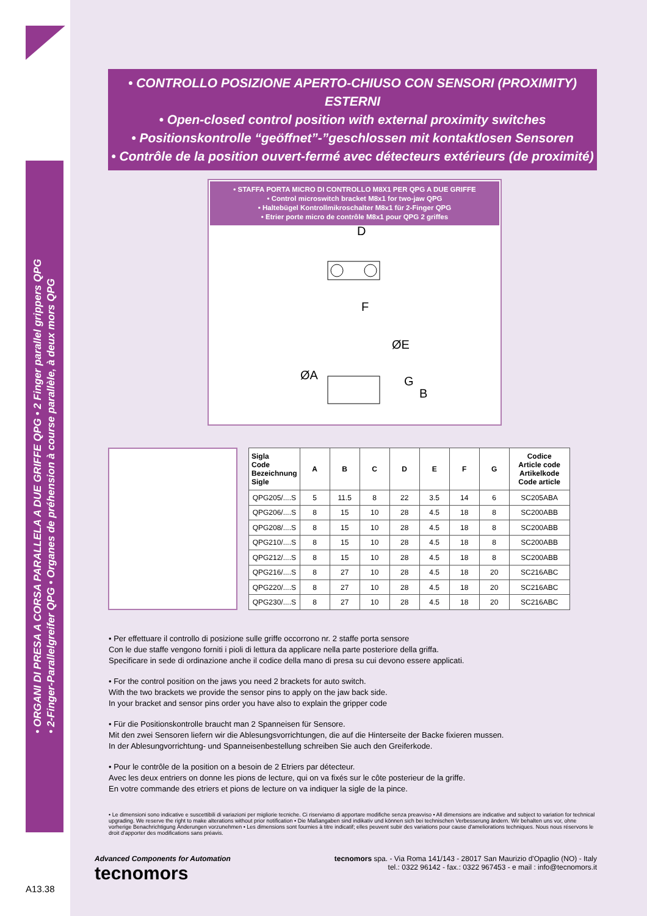• ORGANI DI PRESA A CORSA PARALLELA A DUE GRIFFE QPG • 2 Finger parallel grippers QPG
• 2-Finger-Parallelgreifer QPG • Organes de préhension à course parallèle, à deux mors QPG
• CONTROLLO POSIZIONE APERTO-CHIUSO CON SENSORI (PROXIMITY) ESTERNI
• Open-closed control position with external proximity switches
• Positionskontrolle “geöffnet”-”geschlossen mit kontaktlosen Sensoren
• Contrôle de la position ouvert-fermé avec détecteurs extérieurs (de proximité)
• STAFFA PORTA MICRO DI CONTROLLO M8X1 PER QPG A DUE GRIFFE
• Control microswitch bracket M8x1 for two-jaw QPG
• Haltebügel Kontrollmikroschalter M8x1 für 2-Finger QPG
• Etrier porte micro de contrôle M8x1 pour QPG 2 griffes
D
F
ØE
ØA
G
B
| Sigla Code Bezeichnung Sigle | A | B | C | D | E | F | G | Codice Article code Artikelkode Code article |
| --- | --- | --- | --- | --- | --- | --- | --- | --- |
| QPG205/....S | 5 | 11.5 | 8 | 22 | 3.5 | 14 | 6 | SC205ABA |
| QPG206/....S | 8 | 15 | 10 | 28 | 4.5 | 18 | 8 | SC200ABB |
| QPG208/....S | 8 | 15 | 10 | 28 | 4.5 | 18 | 8 | SC200ABB |
| QPG210/....S | 8 | 15 | 10 | 28 | 4.5 | 18 | 8 | SC200ABB |
| QPG212/....S | 8 | 15 | 10 | 28 | 4.5 | 18 | 8 | SC200ABB |
| QPG216/....S | 8 | 27 | 10 | 28 | 4.5 | 18 | 20 | SC216ABC |
| QPG220/....S | 8 | 27 | 10 | 28 | 4.5 | 18 | 20 | SC216ABC |
| QPG230/....S | 8 | 27 | 10 | 28 | 4.5 | 18 | 20 | SC216ABC |
• Per effettuare il controllo di posizione sulle griffe occorrono nr. 2 staffe porta sensore
Con le due staffe vengono forniti i pioli di lettura da applicare nella parte posteriore della griffa.
Specificare in sede di ordinazione anche il codice della mano di presa su cui devono essere applicati.
• For the control position on the jaws you need 2 brackets for auto switch.
With the two brackets we provide the sensor pins to apply on the jaw back side.
In your bracket and sensor pins order you have also to explain the gripper code
• Für die Positionskontrolle braucht man 2 Spanneisen für Sensore.
Mit den zwei Sensoren liefern wir die Ablesungsvorrichtungen, die auf die Hinterseite der Backe fixieren mussen.
In der Ablesungvorrichtung- und Spanneisenbestellung schreiben Sie auch den Greiferkode.
• Pour le contrôle de la position on a besoin de 2 Etriers par détecteur.
Avec les deux entriers on donne les pions de lecture, qui on va fixés sur le côte posterieur de la griffe.
En votre commande des etriers et pions de lecture on va indiquer la sigle de la pince.
• Le dimensioni sono indicative e suscettibili di variazioni per migliorie tecniche. Ci riserviamo di apportare modifiche senza preavviso • All dimensions are indicative and subject to variation for technical upgrading. We reserve the right to make alterations without prior notification • Die Maßangaben sind indikativ und können sich bei technischen Verbesserung ändern. Wir behalten uns vor, ohne vorherige Benachrichtigung Änderungen vorzunehmen • Les dimensions sont fournies à titre indicatif; elles peuvent subir des variations pour cause d'ameliorations techniques. Nous nous réservons le droit d'apporter des modifications sans préavis.
Advanced Components for Automation
tecnomors
tecnomors spa. - Via Roma 141/143 - 28017 San Maurizio d'Opaglio (NO) - Italy
tel.: 0322 96142 - fax.: 0322 967453 - e mail : info@tecnomors.it
A13.38